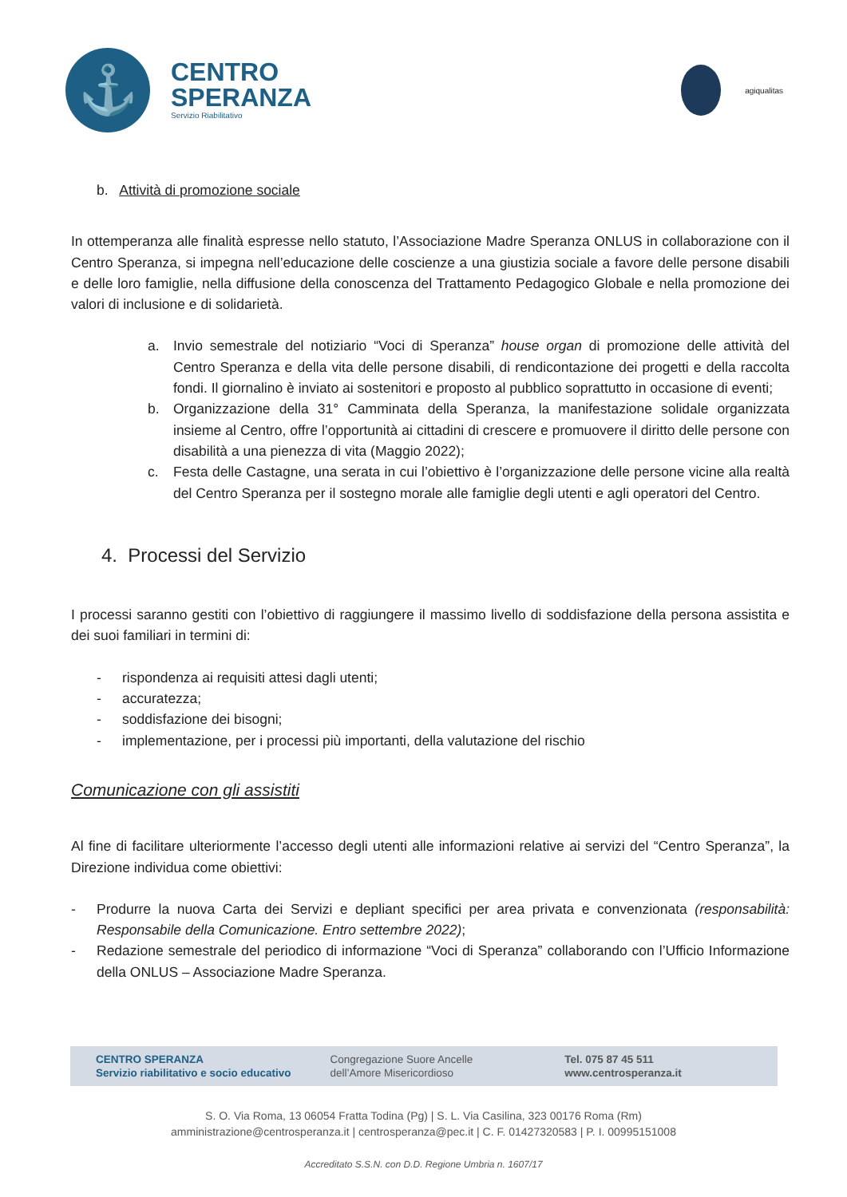⚓
CENTRO
SPERANZA
Servizio Riabilitativo
agiqualitas
b. Attività di promozione sociale
In ottemperanza alle finalità espresse nello statuto, l’Associazione Madre Speranza ONLUS in collaborazione con il Centro Speranza, si impegna nell’educazione delle coscienze a una giustizia sociale a favore delle persone disabili e delle loro famiglie, nella diffusione della conoscenza del Trattamento Pedagogico Globale e nella promozione dei valori di inclusione e di solidarietà.
a. Invio semestrale del notiziario “Voci di Speranza” house organ di promozione delle attività del Centro Speranza e della vita delle persone disabili, di rendicontazione dei progetti e della raccolta fondi. Il giornalino è inviato ai sostenitori e proposto al pubblico soprattutto in occasione di eventi;
b. Organizzazione della 31° Camminata della Speranza, la manifestazione solidale organizzata insieme al Centro, offre l’opportunità ai cittadini di crescere e promuovere il diritto delle persone con disabilità a una pienezza di vita (Maggio 2022);
c. Festa delle Castagne, una serata in cui l’obiettivo è l’organizzazione delle persone vicine alla realtà del Centro Speranza per il sostegno morale alle famiglie degli utenti e agli operatori del Centro.
4. Processi del Servizio
I processi saranno gestiti con l’obiettivo di raggiungere il massimo livello di soddisfazione della persona assistita e dei suoi familiari in termini di:
- rispondenza ai requisiti attesi dagli utenti;
- accuratezza;
- soddisfazione dei bisogni;
- implementazione, per i processi più importanti, della valutazione del rischio
Comunicazione con gli assistiti
Al fine di facilitare ulteriormente l’accesso degli utenti alle informazioni relative ai servizi del “Centro Speranza”, la Direzione individua come obiettivi:
- Produrre la nuova Carta dei Servizi e depliant specifici per area privata e convenzionata (responsabilità: Responsabile della Comunicazione. Entro settembre 2022);
- Redazione semestrale del periodico di informazione “Voci di Speranza” collaborando con l’Ufficio Informazione della ONLUS – Associazione Madre Speranza.
CENTRO SPERANZA
Servizio riabilitativo e socio educativo
Congregazione Suore Ancelle
dell’Amore Misericordioso
Tel. 075 87 45 511
www.centrosperanza.it
S. O. Via Roma, 13 06054 Fratta Todina (Pg) | S. L. Via Casilina, 323 00176 Roma (Rm)
amministrazione@centrosperanza.it | centrosperanza@pec.it | C. F. 01427320583 | P. I. 00995151008
Accreditato S.S.N. con D.D. Regione Umbria n. 1607/17